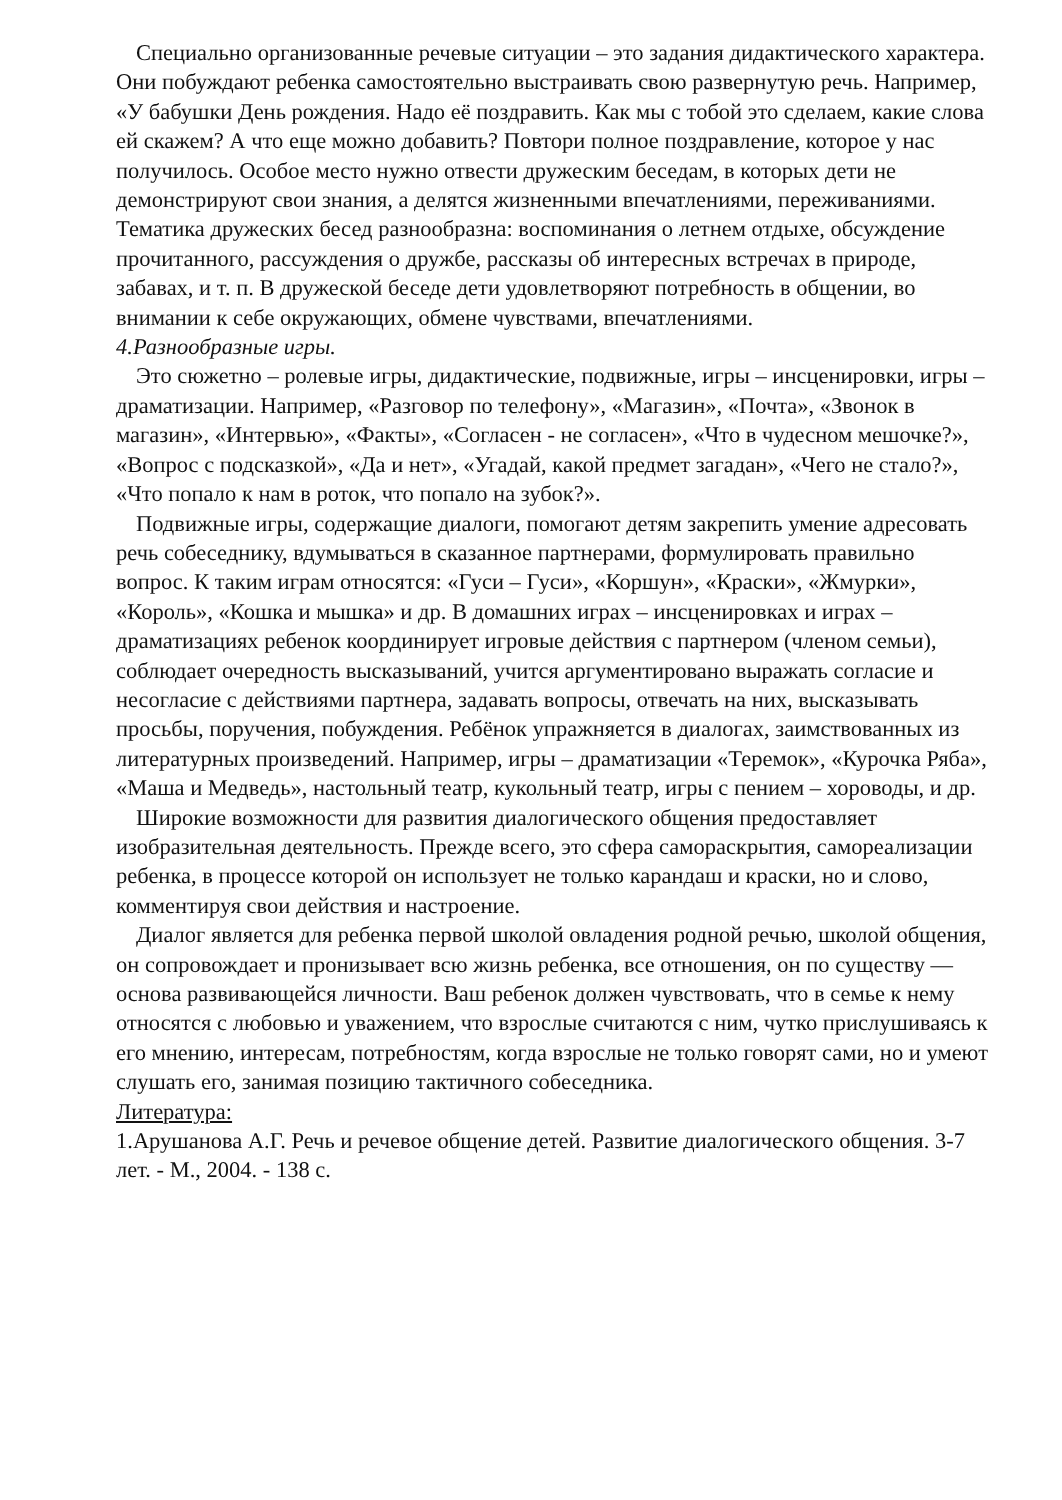Специально организованные речевые ситуации – это задания дидактического характера. Они побуждают ребенка самостоятельно выстраивать свою развернутую речь. Например, «У бабушки День рождения. Надо её поздравить. Как мы с тобой это сделаем, какие слова ей скажем? А что еще можно добавить? Повтори полное поздравление, которое у нас получилось. Особое место нужно отвести дружеским беседам, в которых дети не демонстрируют свои знания, а делятся жизненными впечатлениями, переживаниями. Тематика дружеских бесед разнообразна: воспоминания о летнем отдыхе, обсуждение прочитанного, рассуждения о дружбе, рассказы об интересных встречах в природе, забавах, и т. п. В дружеской беседе дети удовлетворяют потребность в общении, во внимании к себе окружающих, обмене чувствами, впечатлениями.
4.Разнообразные игры.
Это сюжетно – ролевые игры, дидактические, подвижные, игры – инсценировки, игры – драматизации. Например, «Разговор по телефону», «Магазин», «Почта», «Звонок в магазин», «Интервью», «Факты», «Согласен - не согласен», «Что в чудесном мешочке?», «Вопрос с подсказкой», «Да и нет», «Угадай, какой предмет загадан», «Чего не стало?», «Что попало к нам в роток, что попало на зубок?».
Подвижные игры, содержащие диалоги, помогают детям закрепить умение адресовать речь собеседнику, вдумываться в сказанное партнерами, формулировать правильно вопрос. К таким играм относятся: «Гуси – Гуси», «Коршун», «Краски», «Жмурки», «Король», «Кошка и мышка» и др. В домашних играх – инсценировках и играх – драматизациях ребенок координирует игровые действия с партнером (членом семьи), соблюдает очередность высказываний, учится аргументировано выражать согласие и несогласие с действиями партнера, задавать вопросы, отвечать на них, высказывать просьбы, поручения, побуждения. Ребёнок упражняется в диалогах, заимствованных из литературных произведений. Например, игры – драматизации «Теремок», «Курочка Ряба», «Маша и Медведь», настольный театр, кукольный театр, игры с пением – хороводы, и др.
Широкие возможности для развития диалогического общения предоставляет изобразительная деятельность. Прежде всего, это сфера самораскрытия, самореализации ребенка, в процессе которой он использует не только карандаш и краски, но и слово, комментируя свои действия и настроение.
Диалог является для ребенка первой школой овладения родной речью, школой общения, он сопровождает и пронизывает всю жизнь ребенка, все отношения, он по существу — основа развивающейся личности. Ваш ребенок должен чувствовать, что в семье к нему относятся с любовью и уважением, что взрослые считаются с ним, чутко прислушиваясь к его мнению, интересам, потребностям, когда взрослые не только говорят сами, но и умеют слушать его, занимая позицию тактичного собеседника.
Литература:
1.Арушанова А.Г. Речь и речевое общение детей. Развитие диалогического общения. 3-7 лет. - М., 2004. - 138 с.